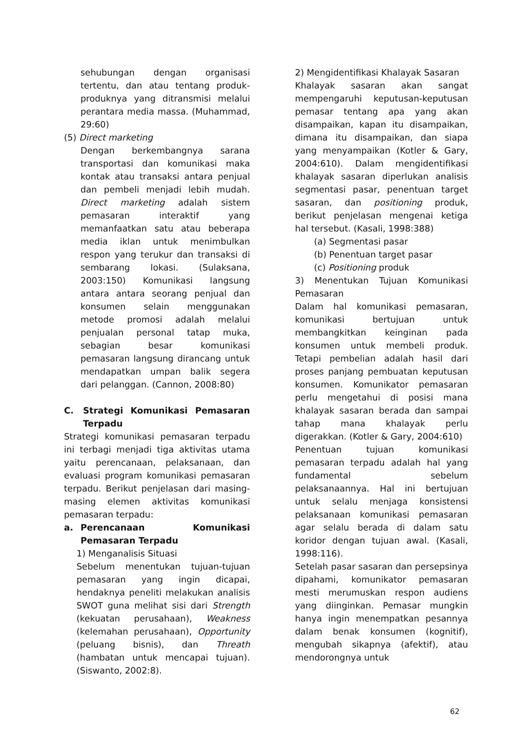sehubungan dengan organisasi tertentu, dan atau tentang produk-produknya yang ditransmisi melalui perantara media massa. (Muhammad, 29:60)
(5) Direct marketing
Dengan berkembangnya sarana transportasi dan komunikasi maka kontak atau transaksi antara penjual dan pembeli menjadi lebih mudah. Direct marketing adalah sistem pemasaran interaktif yang memanfaatkan satu atau beberapa media iklan untuk menimbulkan respon yang terukur dan transaksi di sembarang lokasi. (Sulaksana, 2003:150) Komunikasi langsung antara antara seorang penjual dan konsumen selain menggunakan metode promosi adalah melalui penjualan personal tatap muka, sebagian besar komunikasi pemasaran langsung dirancang untuk mendapatkan umpan balik segera dari pelanggan. (Cannon, 2008:80)
C. Strategi Komunikasi Pemasaran Terpadu
Strategi komunikasi pemasaran terpadu ini terbagi menjadi tiga aktivitas utama yaitu perencanaan, pelaksanaan, dan evaluasi program komunikasi pemasaran terpadu. Berikut penjelasan dari masing-masing elemen aktivitas komunikasi pemasaran terpadu:
a. Perencanaan Komunikasi Pemasaran Terpadu
1) Menganalisis Situasi
Sebelum menentukan tujuan-tujuan pemasaran yang ingin dicapai, hendaknya peneliti melakukan analisis SWOT guna melihat sisi dari Strength (kekuatan perusahaan), Weakness (kelemahan perusahaan), Opportunity (peluang bisnis), dan Threath (hambatan untuk mencapai tujuan). (Siswanto, 2002:8).
2) Mengidentifikasi Khalayak Sasaran
Khalayak sasaran akan sangat mempengaruhi keputusan-keputusan pemasar tentang apa yang akan disampaikan, kapan itu disampaikan, dimana itu disampaikan, dan siapa yang menyampaikan (Kotler & Gary, 2004:610). Dalam mengidentifikasi khalayak sasaran diperlukan analisis segmentasi pasar, penentuan target sasaran, dan positioning produk, berikut penjelasan mengenai ketiga hal tersebut. (Kasali, 1998:388)
(a) Segmentasi pasar
(b) Penentuan target pasar
(c) Positioning produk
3) Menentukan Tujuan Komunikasi Pemasaran
Dalam hal komunikasi pemasaran, komunikasi bertujuan untuk membangkitkan keinginan pada konsumen untuk membeli produk. Tetapi pembelian adalah hasil dari proses panjang pembuatan keputusan konsumen. Komunikator pemasaran perlu mengetahui di posisi mana khalayak sasaran berada dan sampai tahap mana khalayak perlu digerakkan. (Kotler & Gary, 2004:610)
Penentuan tujuan komunikasi pemasaran terpadu adalah hal yang fundamental sebelum pelaksanaannya. Hal ini bertujuan untuk selalu menjaga konsistensi pelaksanaan komunikasi pemasaran agar selalu berada di dalam satu koridor dengan tujuan awal. (Kasali, 1998:116).
Setelah pasar sasaran dan persepsinya dipahami, komunikator pemasaran mesti merumuskan respon audiens yang diinginkan. Pemasar mungkin hanya ingin menempatkan pesannya dalam benak konsumen (kognitif), mengubah sikapnya (afektif), atau mendorongnya untuk
62